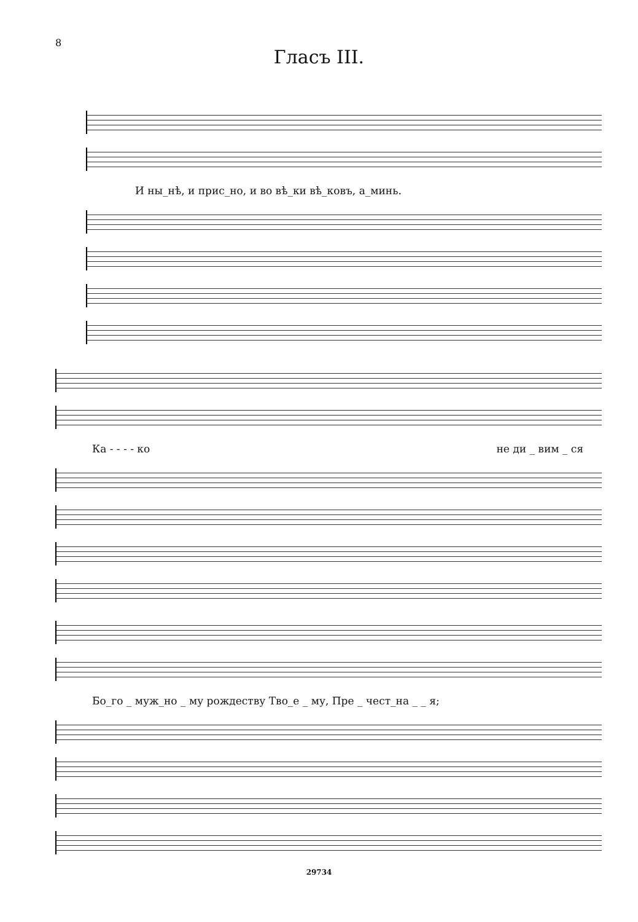8
Гласъ III.
И ны_нѣ, и прис_но, и во вѣ_ки вѣ_ковъ, а_минь.
Ка - - - - ко не ди _ вим _ ся
Бо_го _ муж_но _ му рождеству Тво_е _ му, Пре _ чест_на _ _ я;
29734